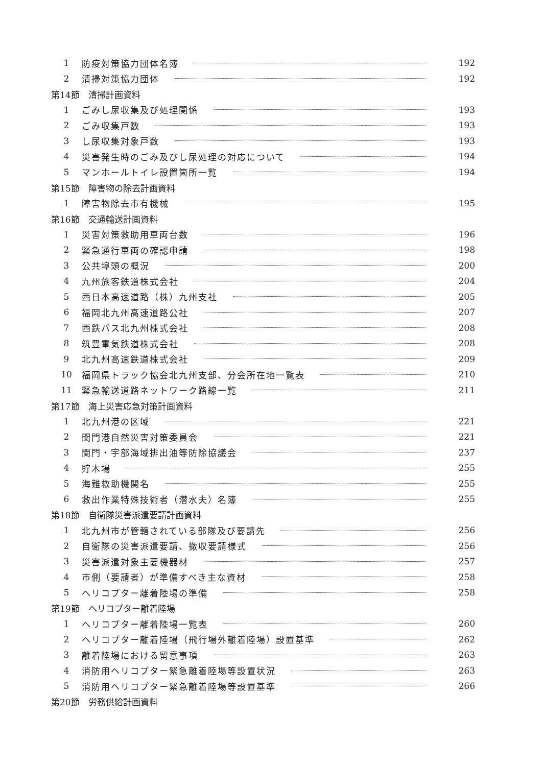1 防疫対策協力団体名簿 192
2 清掃対策協力団体 192
第14節　清掃計画資料
1 ごみし尿収集及び処理関係 193
2 ごみ収集戸数 193
3 し尿収集対象戸数 193
4 災害発生時のごみ及びし尿処理の対応について 194
5 マンホールトイレ設置箇所一覧 194
第15節　障害物の除去計画資料
1 障害物除去市有機械 195
第16節　交通輸送計画資料
1 災害対策救助用車両台数 196
2 緊急通行車両の確認申請 198
3 公共埠頭の概況 200
4 九州旅客鉄道株式会社 204
5 西日本高速道路（株）九州支社 205
6 福岡北九州高速道路公社 207
7 西鉄バス北九州株式会社 208
8 筑豊電気鉄道株式会社 208
9 北九州高速鉄道株式会社 209
10 福岡県トラック協会北九州支部、分会所在地一覧表 210
11 緊急輸送道路ネットワーク路線一覧 211
第17節　海上災害応急対策計画資料
1 北九州港の区域 221
2 関門港自然災害対策委員会 221
3 関門・宇部海域排出油等防除協議会 237
4 貯木場 255
5 海難救助機関名 255
6 救出作業特殊技術者（潜水夫）名簿 255
第18節　自衛隊災害派遣要請計画資料
1 北九州市が管轄されている部隊及び要請先 256
2 自衛隊の災害派遣要請、撤収要請様式 256
3 災害派遣対象主要機器材 257
4 市側（要請者）が準備すべき主な資材 258
5 ヘリコプター離着陸場の準備 258
第19節　ヘリコプター離着陸場
1 ヘリコプター離着陸場一覧表 260
2 ヘリコプター離着陸場（飛行場外離着陸場）設置基準 262
3 離着陸場における留意事項 263
4 消防用ヘリコプター緊急離着陸場等設置状況 263
5 消防用ヘリコプター緊急離着陸場等設置基準 266
第20節　労務供給計画資料